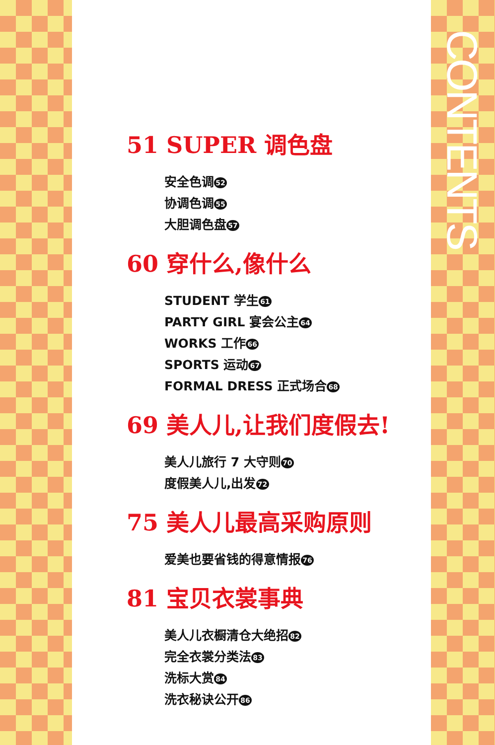CONTENTS
51 SUPER 调色盘
安全色调 52
协调色调 55
大胆调色盘 57
60 穿什么,像什么
STUDENT 学生 61
PARTY GIRL 宴会公主 64
WORKS 工作 66
SPORTS 运动 67
FORMAL DRESS 正式场合 68
69 美人儿,让我们度假去!
美人儿旅行 7 大守则 70
度假美人儿,出发 72
75 美人儿最高采购原则
爱美也要省钱的得意情报 76
81 宝贝衣裳事典
美人儿衣橱清仓大绝招 82
完全衣裳分类法 83
洗标大赏 84
洗衣秘诀公开 86